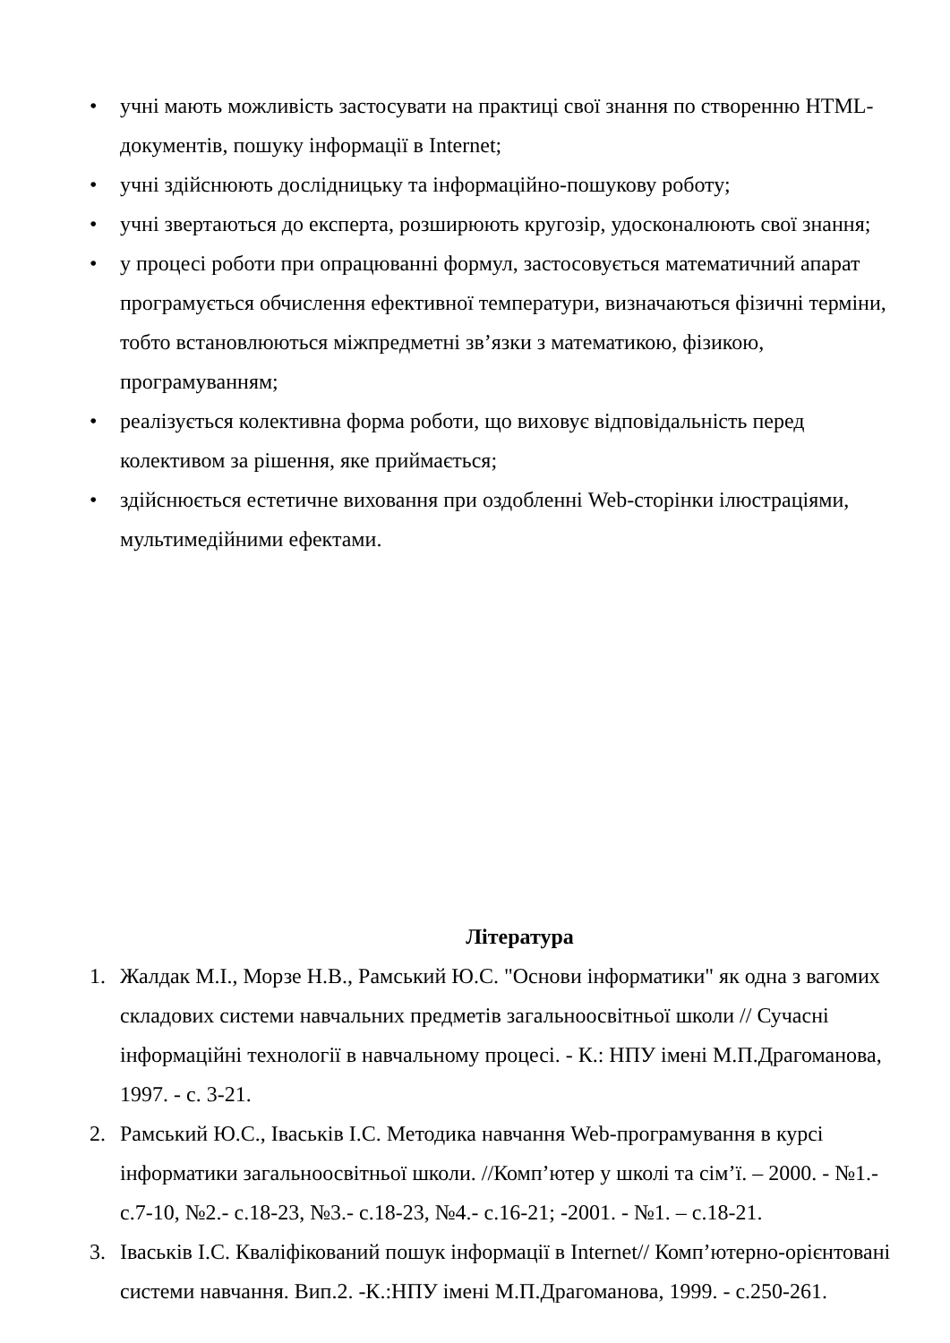• учні мають можливість застосувати на практиці свої знання по створенню HTML-документів, пошуку інформації в Internet;
• учні здійснюють дослідницьку та інформаційно-пошукову роботу;
• учні звертаються до експерта, розширюють кругозір, удосконалюють свої знання;
• у процесі роботи при опрацюванні формул, застосовується математичний апарат програмується обчислення ефективної температури, визначаються фізичні терміни, тобто встановлюються міжпредметні зв’язки з математикою, фізикою, програмуванням;
• реалізується колективна форма роботи, що виховує відповідальність перед колективом за рішення, яке приймається;
• здійснюється естетичне виховання при оздобленні Web-сторінки ілюстраціями, мультимедійними ефектами.
Література
1. Жалдак М.І., Морзе Н.В., Рамський Ю.С. "Основи інформатики" як одна з вагомих складових системи навчальних предметів загальноосвітньої школи // Сучасні інформаційні технології в навчальному процесі. - К.: НПУ імені М.П.Драгоманова, 1997. - с. 3-21.
2. Рамський Ю.С., Іваськів І.С. Методика навчання Web-програмування в курсі інформатики загальноосвітньої школи. //Комп’ютер у школі та сім’ї. – 2000. - №1.- с.7-10, №2.- с.18-23, №3.- с.18-23, №4.- с.16-21; -2001. - №1. – с.18-21.
3. Іваськів І.С. Кваліфікований пошук інформації в Internet// Комп’ютерно-орієнтовані системи навчання. Вип.2. -К.:НПУ імені М.П.Драгоманова, 1999. - с.250-261.